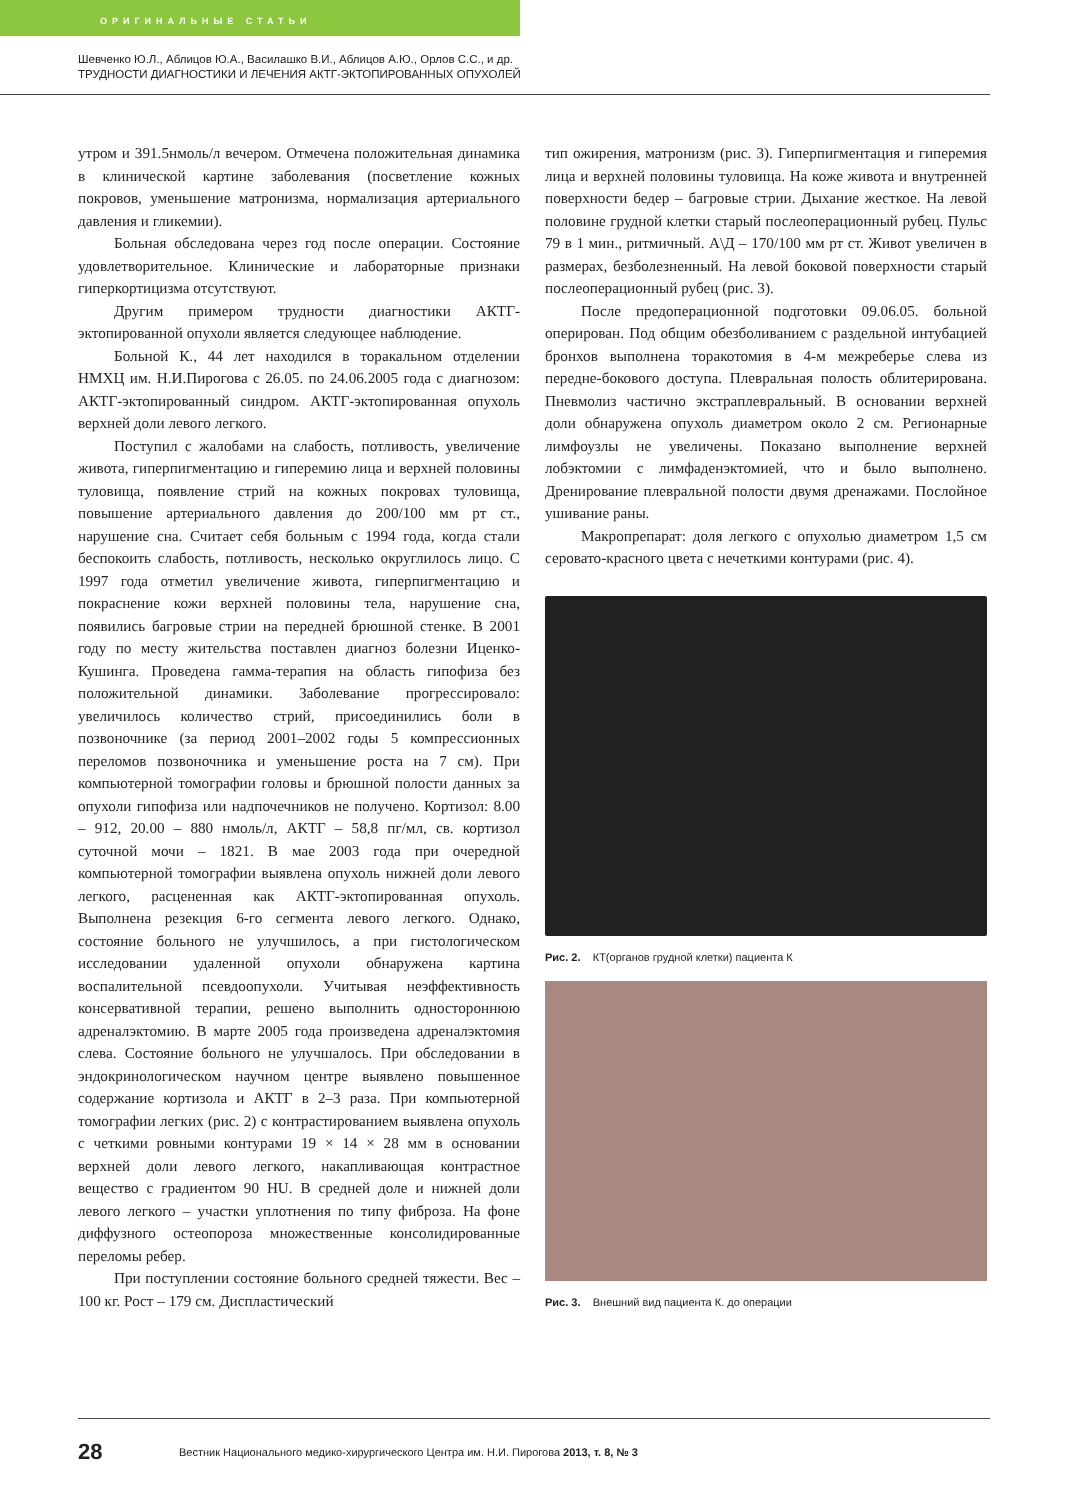ОРИГИНАЛЬНЫЕ СТАТЬИ
Шевченко Ю.Л., Аблицов Ю.А., Василашко В.И., Аблицов А.Ю., Орлов С.С., и др.
ТРУДНОСТИ ДИАГНОСТИКИ И ЛЕЧЕНИЯ АКТГ-ЭКТОПИРОВАННЫХ ОПУХОЛЕЙ
утром и 391.5нмоль/л вечером. Отмечена положительная динамика в клинической картине заболевания (посветление кожных покровов, уменьшение матронизма, нормализация артериального давления и гликемии).
Больная обследована через год после операции. Состояние удовлетворительное. Клинические и лабораторные признаки гиперкортицизма отсутствуют.
Другим примером трудности диагностики АКТГ-эктопированной опухоли является следующее наблюдение.
Больной К., 44 лет находился в торакальном отделении НМХЦ им. Н.И.Пирогова с 26.05. по 24.06.2005 года с диагнозом: АКТГ-эктопированный синдром. АКТГ-эктопированная опухоль верхней доли левого легкого.
Поступил с жалобами на слабость, потливость, увеличение живота, гиперпигментацию и гиперемию лица и верхней половины туловища, появление стрий на кожных покровах туловища, повышение артериального давления до 200/100 мм рт ст., нарушение сна. Считает себя больным с 1994 года, когда стали беспокоить слабость, потливость, несколько округлилось лицо. С 1997 года отметил увеличение живота, гиперпигментацию и покраснение кожи верхней половины тела, нарушение сна, появились багровые стрии на передней брюшной стенке. В 2001 году по месту жительства поставлен диагноз болезни Иценко-Кушинга. Проведена гамма-терапия на область гипофиза без положительной динамики. Заболевание прогрессировало: увеличилось количество стрий, присоединились боли в позвоночнике (за период 2001–2002 годы 5 компрессионных переломов позвоночника и уменьшение роста на 7 см). При компьютерной томографии головы и брюшной полости данных за опухоли гипофиза или надпочечников не получено. Кортизол: 8.00 – 912, 20.00 – 880 нмоль/л, АКТГ – 58,8 пг/мл, св. кортизол суточной мочи – 1821. В мае 2003 года при очередной компьютерной томографии выявлена опухоль нижней доли левого легкого, расцененная как АКТГ-эктопированная опухоль. Выполнена резекция 6-го сегмента левого легкого. Однако, состояние больного не улучшилось, а при гистологическом исследовании удаленной опухоли обнаружена картина воспалительной псевдоопухоли. Учитывая неэффективность консервативной терапии, решено выполнить одностороннюю адреналэктомию. В марте 2005 года произведена адреналэктомия слева. Состояние больного не улучшалось. При обследовании в эндокринологическом научном центре выявлено повышенное содержание кортизола и АКТГ в 2–3 раза. При компьютерной томографии легких (рис. 2) с контрастированием выявлена опухоль с четкими ровными контурами 19 × 14 × 28 мм в основании верхней доли левого легкого, накапливающая контрастное вещество с градиентом 90 HU. В средней доле и нижней доли левого легкого – участки уплотнения по типу фиброза. На фоне диффузного остеопороза множественные консолидированные переломы ребер.
При поступлении состояние больного средней тяжести. Вес – 100 кг. Рост – 179 см. Диспластический
тип ожирения, матронизм (рис. 3). Гиперпигментация и гиперемия лица и верхней половины туловища. На коже живота и внутренней поверхности бедер – багровые стрии. Дыхание жесткое. На левой половине грудной клетки старый послеоперационный рубец. Пульс 79 в 1 мин., ритмичный. А\Д – 170/100 мм рт ст. Живот увеличен в размерах, безболезненный. На левой боковой поверхности старый послеоперационный рубец (рис. 3).
После предоперационной подготовки 09.06.05. больной оперирован. Под общим обезболиванием с раздельной интубацией бронхов выполнена торакотомия в 4-м межреберье слева из передне-бокового доступа. Плевральная полость облитерирована. Пневмолиз частично экстраплевральный. В основании верхней доли обнаружена опухоль диаметром около 2 см. Регионарные лимфоузлы не увеличены. Показано выполнение верхней лобэктомии с лимфаденэктомией, что и было выполнено. Дренирование плевральной полости двумя дренажами. Послойное ушивание раны.
Макропрепарат: доля легкого с опухолью диаметром 1,5 см серовато-красного цвета с нечеткими контурами (рис. 4).
Рис. 2. КТ(органов грудной клетки) пациента К
Рис. 3. Внешний вид пациента К. до операции
28 Вестник Национального медико-хирургического Центра им. Н.И. Пирогова 2013, т. 8, № 3